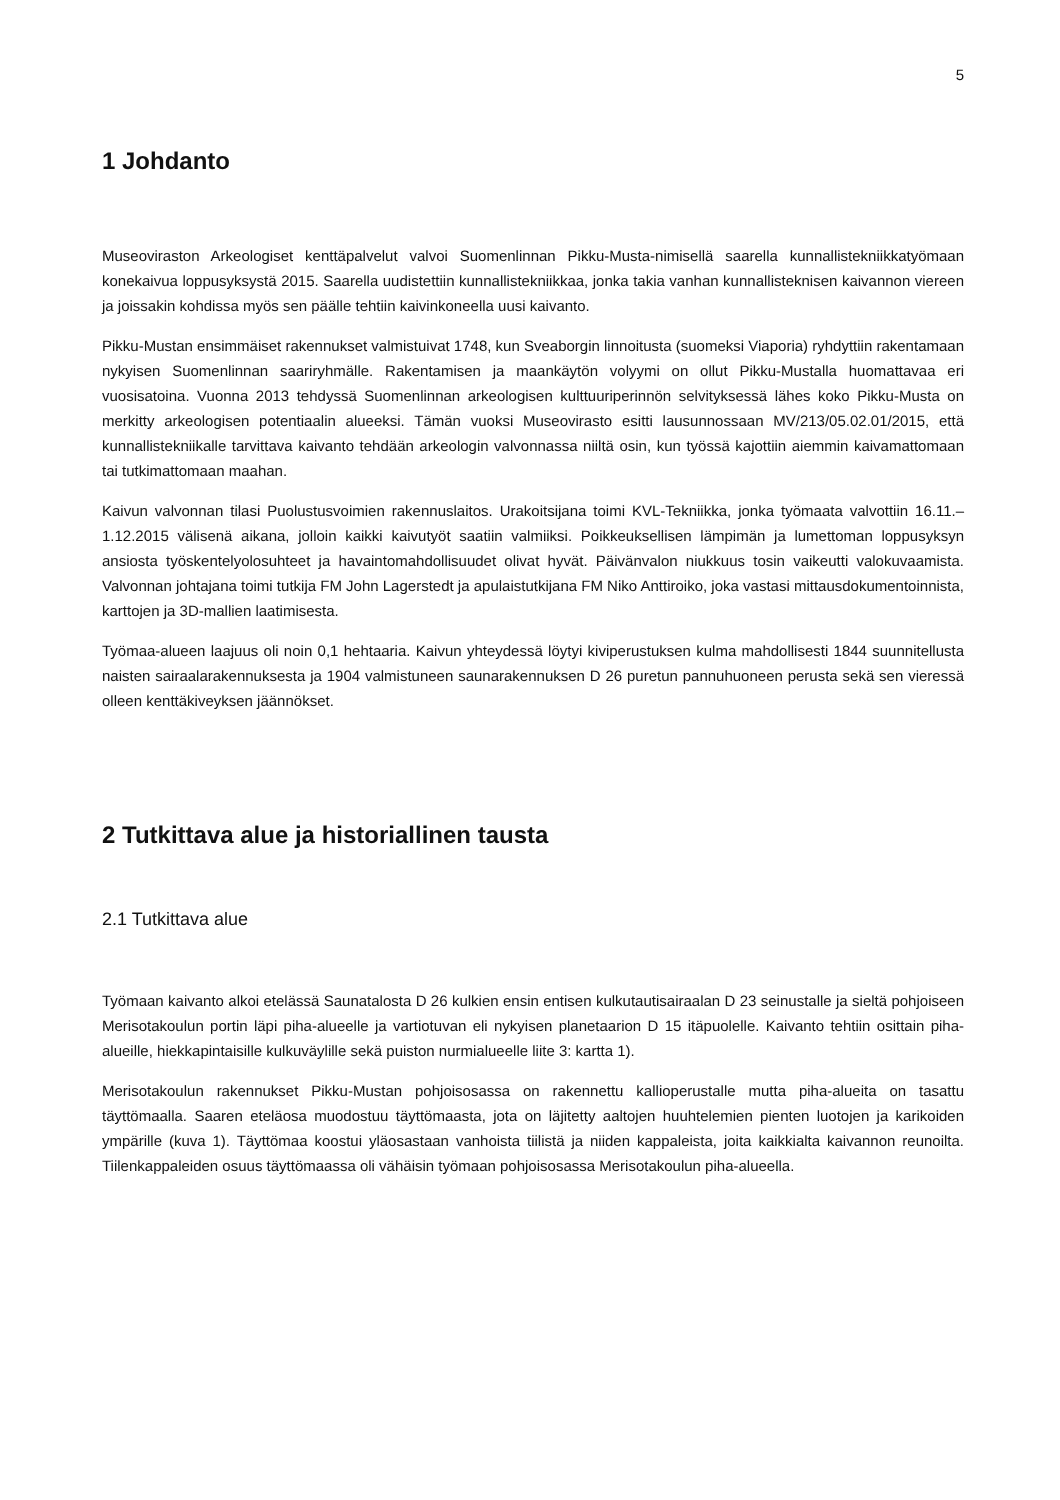5
1 Johdanto
Museoviraston Arkeologiset kenttäpalvelut valvoi Suomenlinnan Pikku-Musta-nimisellä saarella kunnallistekniikkatyömaan konekaivua loppusyksystä 2015. Saarella uudistettiin kunnallistekniikkaa, jonka takia vanhan kunnallisteknisen kaivannon viereen ja joissakin kohdissa myös sen päälle tehtiin kaivinkoneella uusi kaivanto.
Pikku-Mustan ensimmäiset rakennukset valmistuivat 1748, kun Sveaborgin linnoitusta (suomeksi Viaporia) ryhdyttiin rakentamaan nykyisen Suomenlinnan saariryhmälle. Rakentamisen ja maankäytön volyymi on ollut Pikku-Mustalla huomattavaa eri vuosisatoina. Vuonna 2013 tehdyssä Suomenlinnan arkeologisen kulttuuriperinnön selvityksessä lähes koko Pikku-Musta on merkitty arkeologisen potentiaalin alueeksi. Tämän vuoksi Museovirasto esitti lausunnossaan MV/213/05.02.01/2015, että kunnallistekniikalle tarvittava kaivanto tehdään arkeologin valvonnassa niiltä osin, kun työssä kajottiin aiemmin kaivamattomaan tai tutkimattomaan maahan.
Kaivun valvonnan tilasi Puolustusvoimien rakennuslaitos. Urakoitsijana toimi KVL-Tekniikka, jonka työmaata valvottiin 16.11.–1.12.2015 välisenä aikana, jolloin kaikki kaivutyöt saatiin valmiiksi. Poikkeuksellisen lämpimän ja lumettoman loppusyksyn ansiosta työskentelyolosuhteet ja havaintomahdollisuudet olivat hyvät. Päivänvalon niukkuus tosin vaikeutti valokuvaamista. Valvonnan johtajana toimi tutkija FM John Lagerstedt ja apulaistutkijana FM Niko Anttiroiko, joka vastasi mittausdokumentoinnista, karttojen ja 3D-mallien laatimisesta.
Työmaa-alueen laajuus oli noin 0,1 hehtaaria. Kaivun yhteydessä löytyi kiviperustuksen kulma mahdollisesti 1844 suunnitellusta naisten sairaalarakennuksesta ja 1904 valmistuneen saunarakennuksen D 26 puretun pannuhuoneen perusta sekä sen vieressä olleen kenttäkiveyksen jäännökset.
2 Tutkittava alue ja historiallinen tausta
2.1 Tutkittava alue
Työmaan kaivanto alkoi etelässä Saunatalosta D 26 kulkien ensin entisen kulkutautisairaalan D 23 seinustalle ja sieltä pohjoiseen Merisotakoulun portin läpi piha-alueelle ja vartiotuvan eli nykyisen planetaarion D 15 itäpuolelle. Kaivanto tehtiin osittain piha-alueille, hiekkapintaisille kulkuväylille sekä puiston nurmialueelle liite 3: kartta 1).
Merisotakoulun rakennukset Pikku-Mustan pohjoisosassa on rakennettu kallioperustalle mutta piha-alueita on tasattu täyttömaalla. Saaren eteläosa muodostuu täyttömaasta, jota on läjitetty aaltojen huuhtelemien pienten luotojen ja karikoiden ympärille (kuva 1). Täyttömaa koostui yläosastaan vanhoista tiilistä ja niiden kappaleista, joita kaikkialta kaivannon reunoilta. Tiilenkappaleiden osuus täyttömaassa oli vähäisin työmaan pohjoisosassa Merisotakoulun piha-alueella.